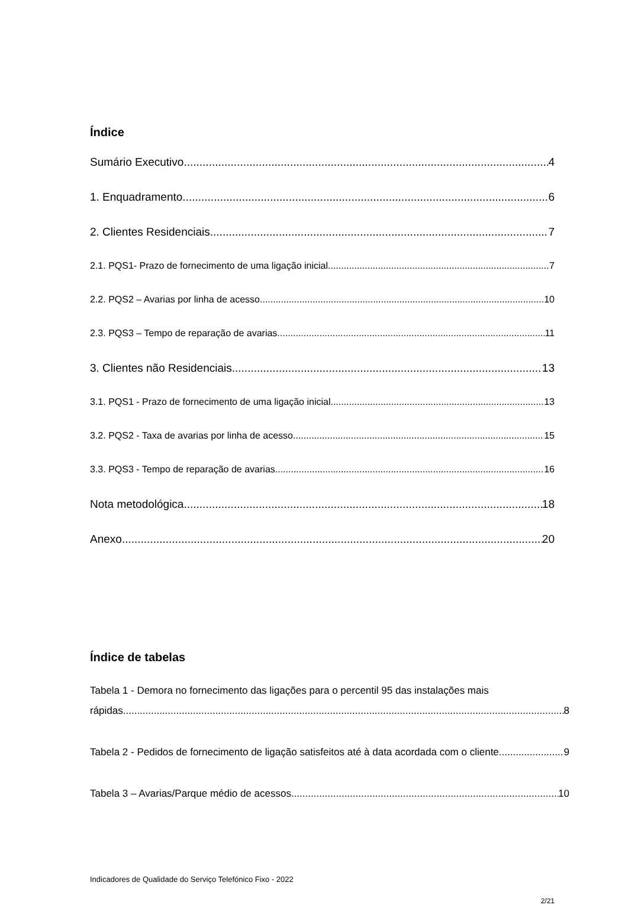Índice
Sumário Executivo 4
1. Enquadramento 6
2. Clientes Residenciais 7
2.1. PQS1- Prazo de fornecimento de uma ligação inicial 7
2.2. PQS2 – Avarias por linha de acesso 10
2.3. PQS3 – Tempo de reparação de avarias 11
3. Clientes não Residenciais 13
3.1. PQS1 - Prazo de fornecimento de uma ligação inicial 13
3.2. PQS2 - Taxa de avarias por linha de acesso 15
3.3. PQS3 - Tempo de reparação de avarias 16
Nota metodológica 18
Anexo 20
Índice de tabelas
Tabela 1 - Demora no fornecimento das ligações para o percentil 95 das instalações mais
rápidas 8
Tabela 2 - Pedidos de fornecimento de ligação satisfeitos até à data acordada com o cliente 9
Tabela 3 – Avarias/Parque médio de acessos 10
Indicadores de Qualidade do Serviço Telefónico Fixo - 2022
2/21